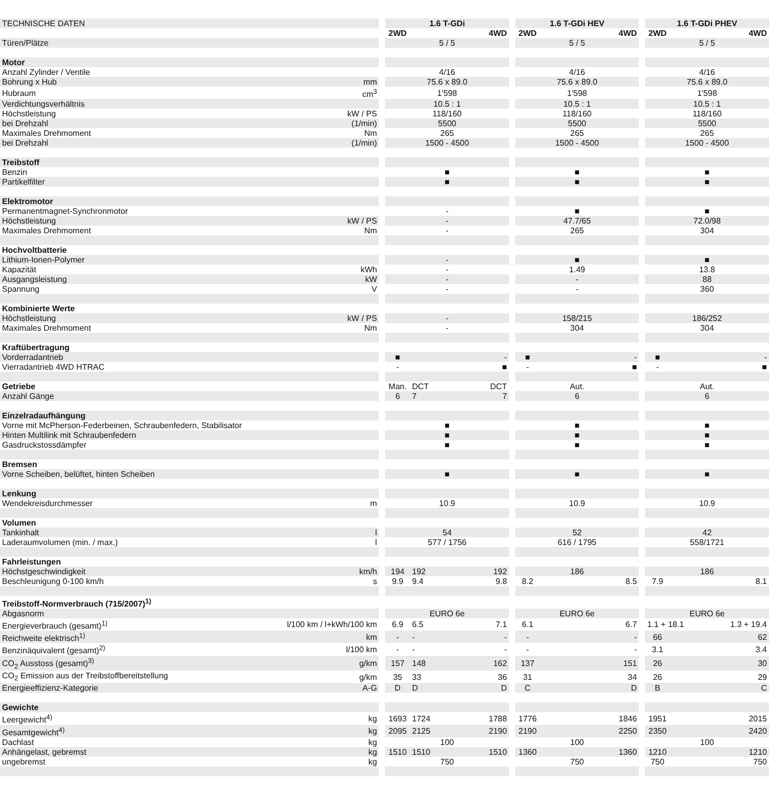| TECHNISCHE DATEN | | | 1.6 T-GDi | | | | 1.6 T-GDi HEV | | | | 1.6 T-GDi PHEV | | |
| | | | 2WD | | 4WD | | 2WD | | 4WD | | 2WD | | 4WD |
| Türen/Plätze | | | 5 / 5 | | | | 5 / 5 | | | | 5 / 5 | | |
| Motor | | | | | | | | | | | | | |
| Anzahl Zylinder / Ventile | | | 4/16 | | | | 4/16 | | | | 4/16 | | |
| Bohrung x Hub | mm | | 75.6 x 89.0 | | | | 75.6 x 89.0 | | | | 75.6 x 89.0 | | |
| Hubraum | cm<sup>3</sup> | | 1'598 | | | | 1'598 | | | | 1'598 | | |
| Verdichtungsverhältnis | | | 10.5 : 1 | | | | 10.5 : 1 | | | | 10.5 : 1 | | |
| Höchstleistung | kW / PS | | 118/160 | | | | 118/160 | | | | 118/160 | | |
| bei Drehzahl | (1/min) | | 5500 | | | | 5500 | | | | 5500 | | |
| Maximales Drehmoment | Nm | | 265 | | | | 265 | | | | 265 | | |
| bei Drehzahl | (1/min) | | 1500 - 4500 | | | | 1500 - 4500 | | | | 1500 - 4500 | | |
| Treibstoff | | | | | | | | | | | | | |
| Benzin | | | ■ | | | | ■ | | | | ■ | | |
| Partikelfilter | | | ■ | | | | ■ | | | | ■ | | |
| Elektromotor | | | | | | | | | | | | | |
| Permanentmagnet-Synchronmotor | | | - | | | | ■ | | | | ■ | | |
| Höchstleistung | kW / PS | | - | | | | 47.7/65 | | | | 72.0/98 | | |
| Maximales Drehmoment | Nm | | - | | | | 265 | | | | 304 | | |
| Hochvoltbatterie | | | | | | | | | | | | | |
| Lithium-Ionen-Polymer | | | - | | | | ■ | | | | ■ | | |
| Kapazität | kWh | | - | | | | 1.49 | | | | 13.8 | | |
| Ausgangsleistung | kW | | - | | | | - | | | | 88 | | |
| Spannung | V | | - | | | | - | | | | 360 | | |
| Kombinierte Werte | | | | | | | | | | | | | |
| Höchstleistung | kW / PS | | - | | | | 158/215 | | | | 186/252 | | |
| Maximales Drehmoment | Nm | | - | | | | 304 | | | | 304 | | |
| Kraftübertragung | | | | | | | | | | | | | |
| Vorderradantrieb | | | ■ | | - | | ■ | | - | | ■ | | - |
| Vierradantrieb 4WD HTRAC | | | - | | ■ | | - | | ■ | | - | | ■ |
| Getriebe | | | Man. | DCT | DCT | | Aut. | | | | Aut. | | |
| Anzahl Gänge | | | 6 | 7 | 7 | | 6 | | | | 6 | | |
| Einzelradaufhängung | | | | | | | | | | | | | |
| Vorne mit McPherson-Federbeinen, Schraubenfedern, Stabilisator | | | ■ | | | | ■ | | | | ■ | | |
| Hinten Multilink mit Schraubenfedern | | | ■ | | | | ■ | | | | ■ | | |
| Gasdruckstossdämpfer | | | ■ | | | | ■ | | | | ■ | | |
| Bremsen | | | | | | | | | | | | | |
| Vorne Scheiben, belüftet, hinten Scheiben | | | ■ | | | | ■ | | | | ■ | | |
| Lenkung | | | | | | | | | | | | | |
| Wendekreisdurchmesser | m | | 10.9 | | | | 10.9 | | | | 10.9 | | |
| Volumen | | | | | | | | | | | | | |
| Tankinhalt | l | | 54 | | | | 52 | | | | 42 | | |
| Laderaumvolumen (min. / max.) | l | | 577 / 1756 | | | | 616 / 1795 | | | | 558/1721 | | |
| Fahrleistungen | | | | | | | | | | | | | |
| Höchstgeschwindigkeit | km/h | | 194 | 192 | 192 | | 186 | | | | 186 | | |
| Beschleunigung 0-100 km/h | s | | 9.9 | 9.4 | 9.8 | | 8.2 | | 8.5 | | 7.9 | | 8.1 |
| Treibstoff-Normverbrauch (715/2007)<sup>1)</sup> | | | | | | | | | | | | | |
| Abgasnorm | | | EURO 6e | | | | EURO 6e | | | | EURO 6e | | |
| Energieverbrauch (gesamt)<sup>1)</sup> | l/100 km / l+kWh/100 km | | 6.9 | 6.5 | 7.1 | | 6.1 | | 6.7 | | 1.1 + 18.1 | | 1.3 + 19.4 |
| Reichweite elektrisch<sup>1)</sup> | km | | - | - | - | | - | | - | | 66 | | 62 |
| Benzinäquivalent (gesamt)<sup>2)</sup> | l/100 km | | - | - | - | | - | | - | | 3.1 | | 3.4 |
| CO<sub>2</sub> Ausstoss (gesamt)<sup>3)</sup> | g/km | | 157 | 148 | 162 | | 137 | | 151 | | 26 | | 30 |
| CO<sub>2</sub> Emission aus der Treibstoffbereitstellung | g/km | | 35 | 33 | 36 | | 31 | | 34 | | 26 | | 29 |
| Energieeffizienz-Kategorie | A-G | | D | D | D | | C | | D | | B | | C |
| Gewichte | | | | | | | | | | | | | |
| Leergewicht<sup>4)</sup> | kg | | 1693 | 1724 | 1788 | | 1776 | | 1846 | | 1951 | | 2015 |
| Gesamtgewicht<sup>4)</sup> | kg | | 2095 | 2125 | 2190 | | 2190 | | 2250 | | 2350 | | 2420 |
| Dachlast | kg | | 100 | | | | 100 | | | | 100 | | |
| Anhängelast, gebremst | kg | | 1510 | 1510 | 1510 | | 1360 | | 1360 | | 1210 | | 1210 |
| ungebremst | kg | | 750 | | | | 750 | | | | 750 | | 750 |